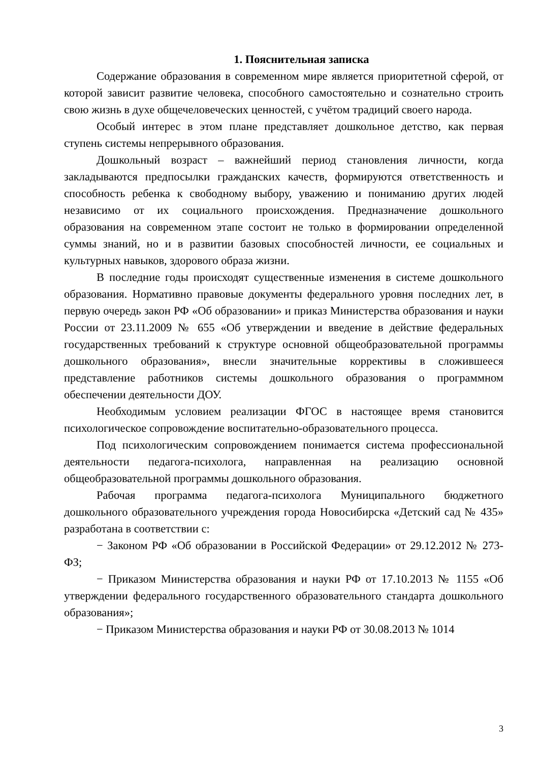1. Пояснительная записка
Содержание образования в современном мире является приоритетной сферой, от которой зависит развитие человека, способного самостоятельно и сознательно строить свою жизнь в духе общечеловеческих ценностей, с учётом традиций своего народа.
Особый интерес в этом плане представляет дошкольное детство, как первая ступень системы непрерывного образования.
Дошкольный возраст – важнейший период становления личности, когда закладываются предпосылки гражданских качеств, формируются ответственность и способность ребенка к свободному выбору, уважению и пониманию других людей независимо от их социального происхождения. Предназначение дошкольного образования на современном этапе состоит не только в формировании определенной суммы знаний, но и в развитии базовых способностей личности, ее социальных и культурных навыков, здорового образа жизни.
В последние годы происходят существенные изменения в системе дошкольного образования. Нормативно правовые документы федерального уровня последних лет, в первую очередь закон РФ «Об образовании» и приказ Министерства образования и науки России от 23.11.2009 № 655 «Об утверждении и введение в действие федеральных государственных требований к структуре основной общеобразовательной программы дошкольного образования», внесли значительные коррективы в сложившееся представление работников системы дошкольного образования о программном обеспечении деятельности ДОУ.
Необходимым условием реализации ФГОС в настоящее время становится психологическое сопровождение воспитательно-образовательного процесса.
Под психологическим сопровождением понимается система профессиональной деятельности педагога-психолога, направленная на реализацию основной общеобразовательной программы дошкольного образования.
Рабочая программа педагога-психолога Муниципального бюджетного дошкольного образовательного учреждения города Новосибирска «Детский сад № 435» разработана в соответствии с:
− Законом РФ «Об образовании в Российской Федерации» от 29.12.2012 № 273-ФЗ;
− Приказом Министерства образования и науки РФ от 17.10.2013 № 1155 «Об утверждении федерального государственного образовательного стандарта дошкольного образования»;
− Приказом Министерства образования и науки РФ от 30.08.2013 № 1014
3